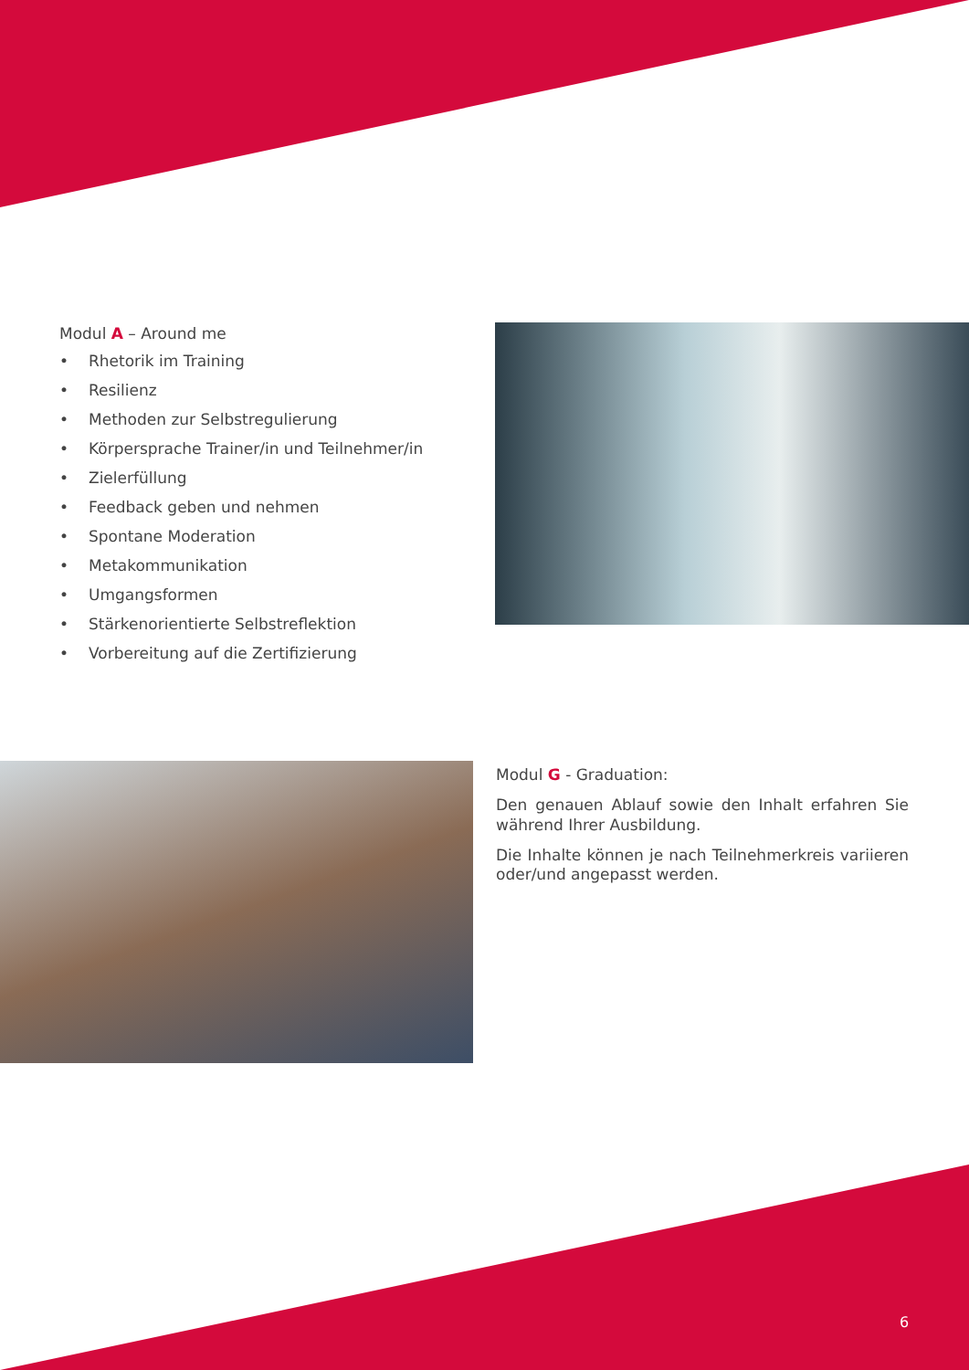Modul A – Around me
• Rhetorik im Training
• Resilienz
• Methoden zur Selbstregulierung
• Körpersprache Trainer/in und Teilnehmer/in
• Zielerfüllung
• Feedback geben und nehmen
• Spontane Moderation
• Metakommunikation
• Umgangsformen
• Stärkenorientierte Selbstreflektion
• Vorbereitung auf die Zertifizierung
Modul G - Graduation:
Den genauen Ablauf sowie den Inhalt erfahren Sie während Ihrer Ausbildung.
Die Inhalte können je nach Teilnehmerkreis variieren oder/und angepasst werden.
6